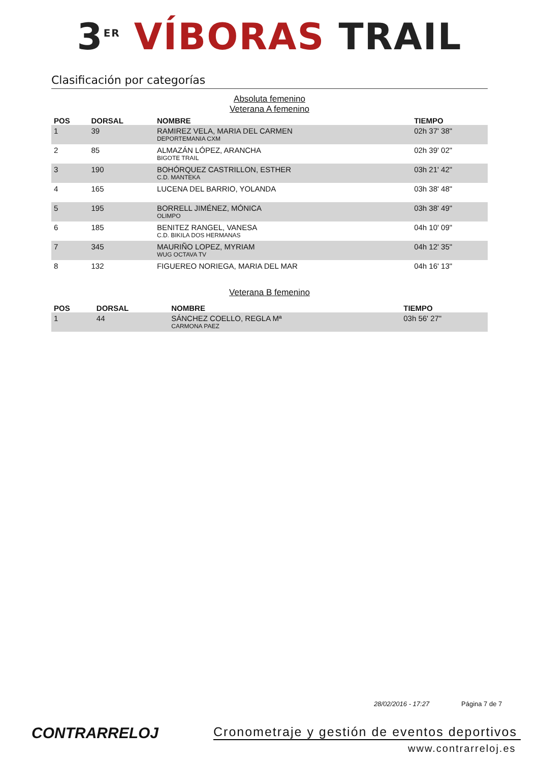3<sup>ER</sup> VÍBORAS TRAIL
Clasificación por categorías
Absoluta femenino
Veterana A femenino
| POS | DORSAL | NOMBRE | TIEMPO |
| --- | --- | --- | --- |
| 1 | 39 | RAMIREZ VELA, MARIA DEL CARMEN DEPORTEMANIA CXM | 02h 37' 38" |
| 2 | 85 | ALMAZÁN LÓPEZ, ARANCHA BIGOTE TRAIL | 02h 39' 02" |
| 3 | 190 | BOHÓRQUEZ CASTRILLON, ESTHER C.D. MANTEKA | 03h 21' 42" |
| 4 | 165 | LUCENA DEL BARRIO, YOLANDA | 03h 38' 48" |
| 5 | 195 | BORRELL JIMÉNEZ, MÓNICA OLIMPO | 03h 38' 49" |
| 6 | 185 | BENITEZ RANGEL, VANESA C.D. BIKILA DOS HERMANAS | 04h 10' 09" |
| 7 | 345 | MAURIÑO LOPEZ, MYRIAM WUG OCTAVA TV | 04h 12' 35" |
| 8 | 132 | FIGUEREO NORIEGA, MARIA DEL MAR | 04h 16' 13" |
Veterana B femenino
| POS | DORSAL | NOMBRE | TIEMPO |
| --- | --- | --- | --- |
| 1 | 44 | SÁNCHEZ COELLO, REGLA Mª CARMONA PAEZ | 03h 56' 27" |
28/02/2016 - 17:27 Página 7 de 7
CONTRARRELOJ
Cronometraje y gestión de eventos deportivos
www.contrarreloj.es